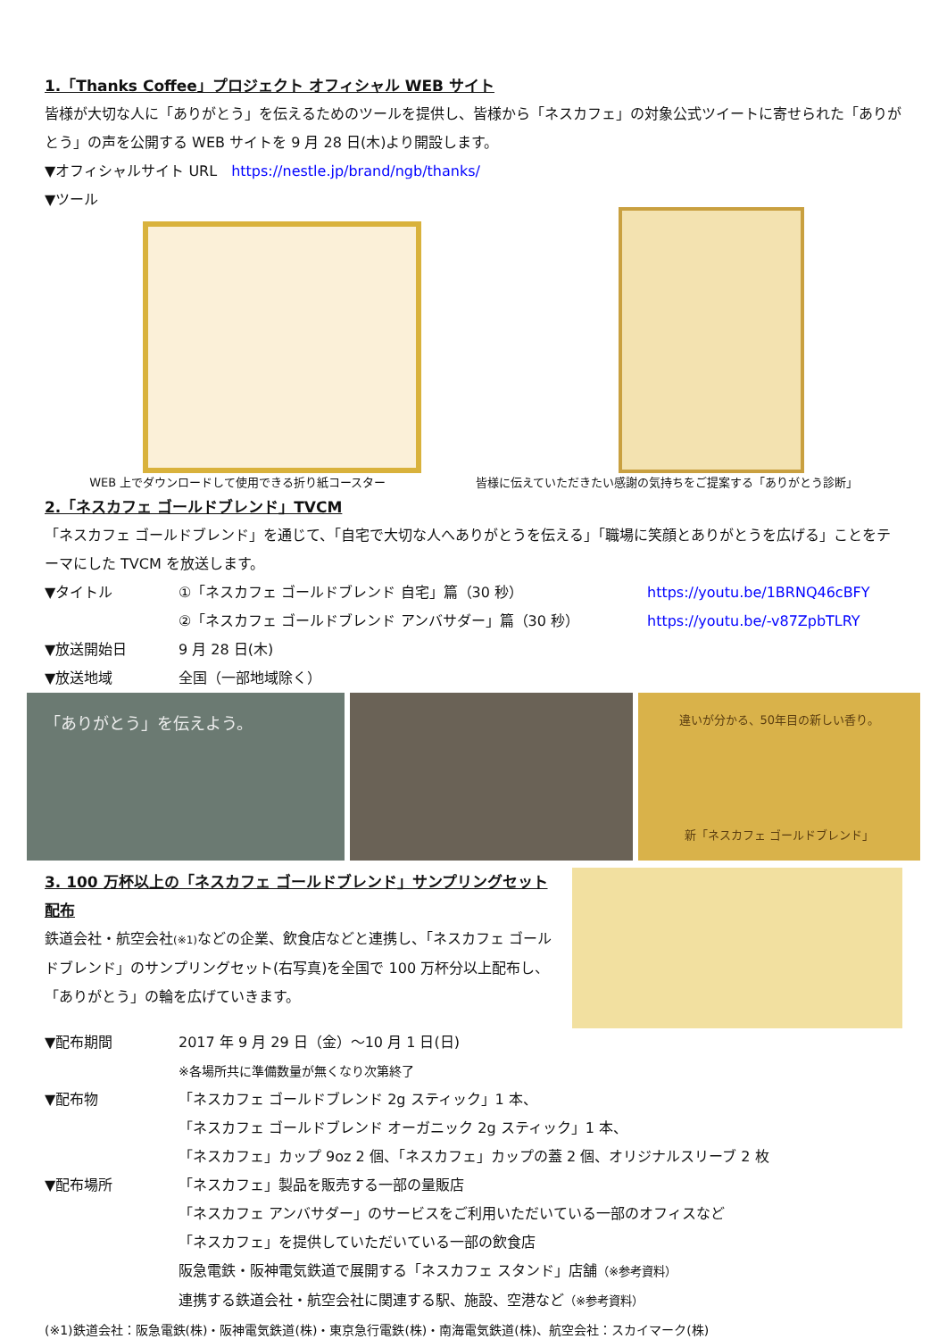1.「Thanks Coffee」プロジェクト オフィシャル WEB サイト
皆様が大切な人に「ありがとう」を伝えるためのツールを提供し、皆様から「ネスカフェ」の対象公式ツイートに寄せられた「ありがとう」の声を公開する WEB サイトを 9 月 28 日(木)より開設します。
▼オフィシャルサイト URL　https://nestle.jp/brand/ngb/thanks/
▼ツール
WEB 上でダウンロードして使用できる折り紙コースター 皆様に伝えていただきたい感謝の気持ちをご提案する「ありがとう診断」
2.「ネスカフェ ゴールドブレンド」TVCM
「ネスカフェ ゴールドブレンド」を通じて、「自宅で大切な人へありがとうを伝える」「職場に笑顔とありがとうを広げる」ことをテーマにした TVCM を放送します。
▼タイトル ①「ネスカフェ ゴールドブレンド 自宅」篇（30 秒） https://youtu.be/1BRNQ46cBFY
②「ネスカフェ ゴールドブレンド アンバサダー」篇（30 秒） https://youtu.be/-v87ZpbTLRY
▼放送開始日 9 月 28 日(木)
▼放送地域 全国（一部地域除く）
「ありがとう」を伝えよう。
違いが分かる、50年目の新しい香り。
新「ネスカフェ ゴールドブレンド」
3. 100 万杯以上の「ネスカフェ ゴールドブレンド」サンプリングセット配布
鉄道会社・航空会社(※1) などの企業、飲食店などと連携し、「ネスカフェ ゴールドブレンド」のサンプリングセット(右写真)を全国で 100 万杯分以上配布し、「ありがとう」の輪を広げていきます。
▼配布期間 2017 年 9 月 29 日（金）～10 月 1 日(日)
※各場所共に準備数量が無くなり次第終了
▼配布物 「ネスカフェ ゴールドブレンド 2g スティック」1 本、
「ネスカフェ ゴールドブレンド オーガニック 2g スティック」1 本、
「ネスカフェ」カップ 9oz 2 個、「ネスカフェ」カップの蓋 2 個、オリジナルスリーブ 2 枚
▼配布場所 「ネスカフェ」製品を販売する一部の量販店
「ネスカフェ アンバサダー」のサービスをご利用いただいている一部のオフィスなど
「ネスカフェ」を提供していただいている一部の飲食店
阪急電鉄・阪神電気鉄道で展開する「ネスカフェ スタンド」店舗（※参考資料）
連携する鉄道会社・航空会社に関連する駅、施設、空港など（※参考資料）
(※1)鉄道会社：阪急電鉄(株)・阪神電気鉄道(株)・東京急行電鉄(株)・南海電気鉄道(株)、航空会社：スカイマーク(株)